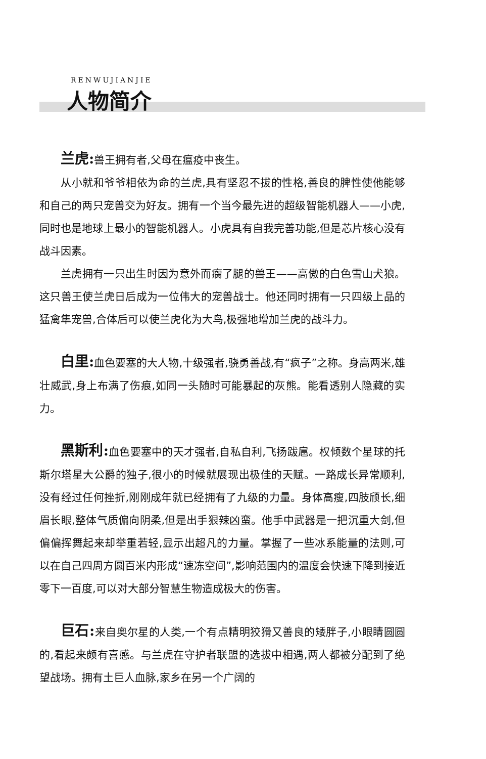RENWUJIANJIE
人物简介
兰虎: 兽王拥有者,父母在瘟疫中丧生。
从小就和爷爷相依为命的兰虎,具有坚忍不拔的性格,善良的脾性使他能够和自己的两只宠兽交为好友。拥有一个当今最先进的超级智能机器人——小虎,同时也是地球上最小的智能机器人。小虎具有自我完善功能,但是芯片核心没有战斗因素。
兰虎拥有一只出生时因为意外而瘸了腿的兽王——高傲的白色雪山犬狼。这只兽王使兰虎日后成为一位伟大的宠兽战士。他还同时拥有一只四级上品的猛禽隼宠兽,合体后可以使兰虎化为大鸟,极强地增加兰虎的战斗力。
白里: 血色要塞的大人物,十级强者,骁勇善战,有“疯子”之称。身高两米,雄壮威武,身上布满了伤痕,如同一头随时可能暴起的灰熊。能看透别人隐藏的实力。
黑斯利: 血色要塞中的天才强者,自私自利,飞扬跋扈。权倾数个星球的托斯尔塔星大公爵的独子,很小的时候就展现出极佳的天赋。一路成长异常顺利,没有经过任何挫折,刚刚成年就已经拥有了九级的力量。身体高瘦,四肢颀长,细眉长眼,整体气质偏向阴柔,但是出手狠辣凶蛮。他手中武器是一把沉重大剑,但偏偏挥舞起来却举重若轻,显示出超凡的力量。掌握了一些冰系能量的法则,可以在自己四周方圆百米内形成“速冻空间”,影响范围内的温度会快速下降到接近零下一百度,可以对大部分智慧生物造成极大的伤害。
巨石: 来自奥尔星的人类,一个有点精明狡猾又善良的矮胖子,小眼睛圆圆的,看起来颇有喜感。与兰虎在守护者联盟的选拔中相遇,两人都被分配到了绝望战场。拥有土巨人血脉,家乡在另一个广阔的